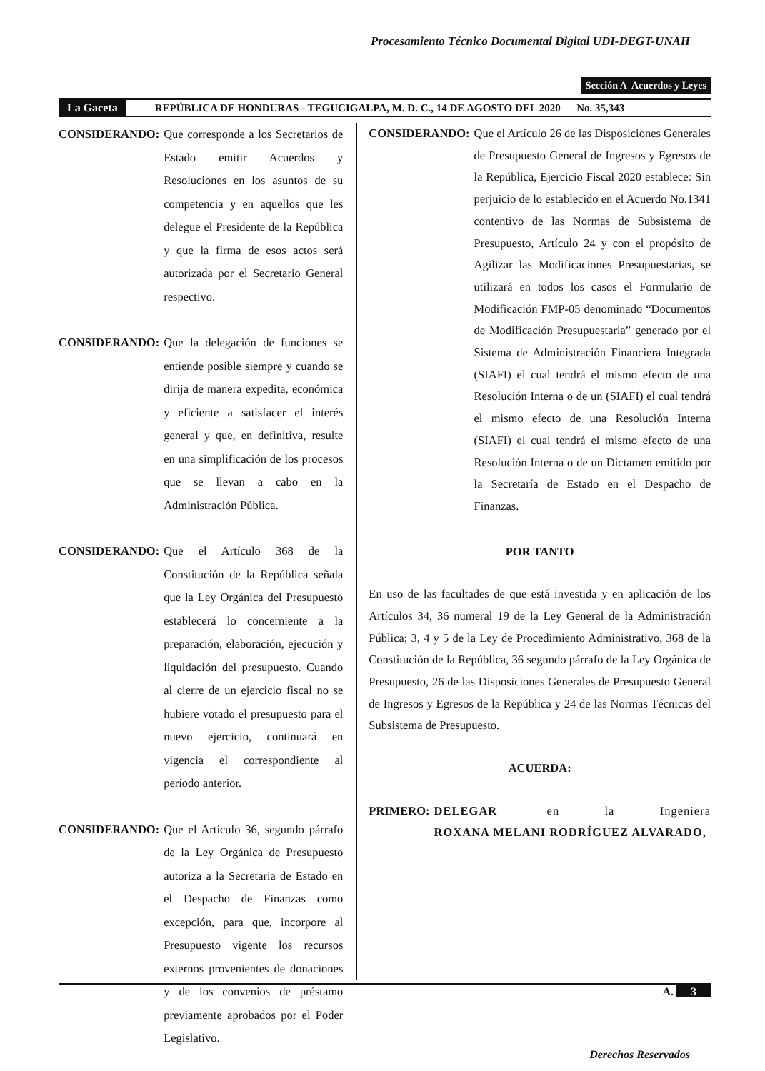Procesamiento Técnico Documental Digital UDI-DEGT-UNAH
Sección A Acuerdos y Leyes
La Gaceta REPÚBLICA DE HONDURAS - TEGUCIGALPA, M. D. C., 14 DE AGOSTO DEL 2020 No. 35,343
CONSIDERANDO: Que corresponde a los Secretarios de Estado emitir Acuerdos y Resoluciones en los asuntos de su competencia y en aquellos que les delegue el Presidente de la República y que la firma de esos actos será autorizada por el Secretario General respectivo.
CONSIDERANDO: Que la delegación de funciones se entiende posible siempre y cuando se dirija de manera expedita, económica y eficiente a satisfacer el interés general y que, en definitiva, resulte en una simplificación de los procesos que se llevan a cabo en la Administración Pública.
CONSIDERANDO: Que el Artículo 368 de la Constitución de la República señala que la Ley Orgánica del Presupuesto establecerá lo concerniente a la preparación, elaboración, ejecución y liquidación del presupuesto. Cuando al cierre de un ejercicio fiscal no se hubiere votado el presupuesto para el nuevo ejercicio, continuará en vigencia el correspondiente al período anterior.
CONSIDERANDO: Que el Artículo 36, segundo párrafo de la Ley Orgánica de Presupuesto autoriza a la Secretaria de Estado en el Despacho de Finanzas como excepción, para que, incorpore al Presupuesto vigente los recursos externos provenientes de donaciones y de los convenios de préstamo previamente aprobados por el Poder Legislativo.
CONSIDERANDO: Que el Artículo 26 de las Disposiciones Generales de Presupuesto General de Ingresos y Egresos de la República, Ejercicio Fiscal 2020 establece: Sin perjuicio de lo establecido en el Acuerdo No.1341 contentivo de las Normas de Subsistema de Presupuesto, Artículo 24 y con el propósito de Agilizar las Modificaciones Presupuestarias, se utilizará en todos los casos el Formulario de Modificación FMP-05 denominado “Documentos de Modificación Presupuestaria” generado por el Sistema de Administración Financiera Integrada (SIAFI) el cual tendrá el mismo efecto de una Resolución Interna o de un (SIAFI) el cual tendrá el mismo efecto de una Resolución Interna (SIAFI) el cual tendrá el mismo efecto de una Resolución Interna o de un Dictamen emitido por la Secretaría de Estado en el Despacho de Finanzas.
POR TANTO
En uso de las facultades de que está investida y en aplicación de los Artículos 34, 36 numeral 19 de la Ley General de la Administración Pública; 3, 4 y 5 de la Ley de Procedimiento Administrativo, 368 de la Constitución de la República, 36 segundo párrafo de la Ley Orgánica de Presupuesto, 26 de las Disposiciones Generales de Presupuesto General de Ingresos y Egresos de la República y 24 de las Normas Técnicas del Subsistema de Presupuesto.
ACUERDA:
PRIMERO: DELEGAR en la Ingeniera ROXANA MELANI RODRÍGUEZ ALVARADO,
A. 3
Derechos Reservados